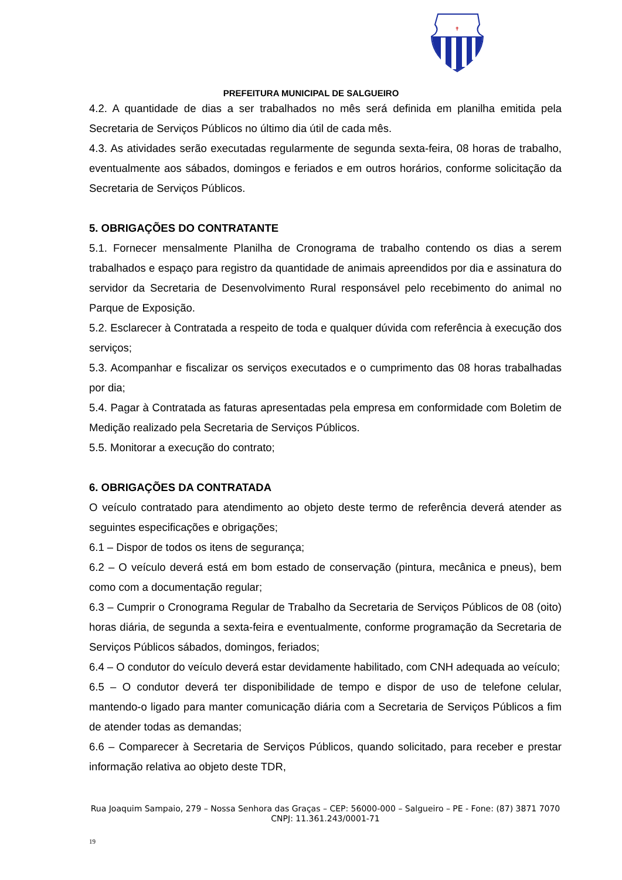✝
PREFEITURA MUNICIPAL DE SALGUEIRO
4.2. A quantidade de dias a ser trabalhados no mês será definida em planilha emitida pela Secretaria de Serviços Públicos no último dia útil de cada mês.
4.3. As atividades serão executadas regularmente de segunda sexta-feira, 08 horas de trabalho, eventualmente aos sábados, domingos e feriados e em outros horários, conforme solicitação da Secretaria de Serviços Públicos.
5. OBRIGAÇÕES DO CONTRATANTE
5.1. Fornecer mensalmente Planilha de Cronograma de trabalho contendo os dias a serem trabalhados e espaço para registro da quantidade de animais apreendidos por dia e assinatura do servidor da Secretaria de Desenvolvimento Rural responsável pelo recebimento do animal no Parque de Exposição.
5.2. Esclarecer à Contratada a respeito de toda e qualquer dúvida com referência à execução dos serviços;
5.3. Acompanhar e fiscalizar os serviços executados e o cumprimento das 08 horas trabalhadas por dia;
5.4. Pagar à Contratada as faturas apresentadas pela empresa em conformidade com Boletim de Medição realizado pela Secretaria de Serviços Públicos.
5.5. Monitorar a execução do contrato;
6. OBRIGAÇÕES DA CONTRATADA
O veículo contratado para atendimento ao objeto deste termo de referência deverá atender as seguintes especificações e obrigações;
6.1 – Dispor de todos os itens de segurança;
6.2 – O veículo deverá está em bom estado de conservação (pintura, mecânica e pneus), bem como com a documentação regular;
6.3 – Cumprir o Cronograma Regular de Trabalho da Secretaria de Serviços Públicos de 08 (oito) horas diária, de segunda a sexta-feira e eventualmente, conforme programação da Secretaria de Serviços Públicos sábados, domingos, feriados;
6.4 – O condutor do veículo deverá estar devidamente habilitado, com CNH adequada ao veículo;
6.5 – O condutor deverá ter disponibilidade de tempo e dispor de uso de telefone celular, mantendo-o ligado para manter comunicação diária com a Secretaria de Serviços Públicos a fim de atender todas as demandas;
6.6 – Comparecer à Secretaria de Serviços Públicos, quando solicitado, para receber e prestar informação relativa ao objeto deste TDR,
Rua Joaquim Sampaio, 279 – Nossa Senhora das Graças – CEP: 56000-000 – Salgueiro – PE - Fone: (87) 3871 7070
CNPJ: 11.361.243/0001-71
19